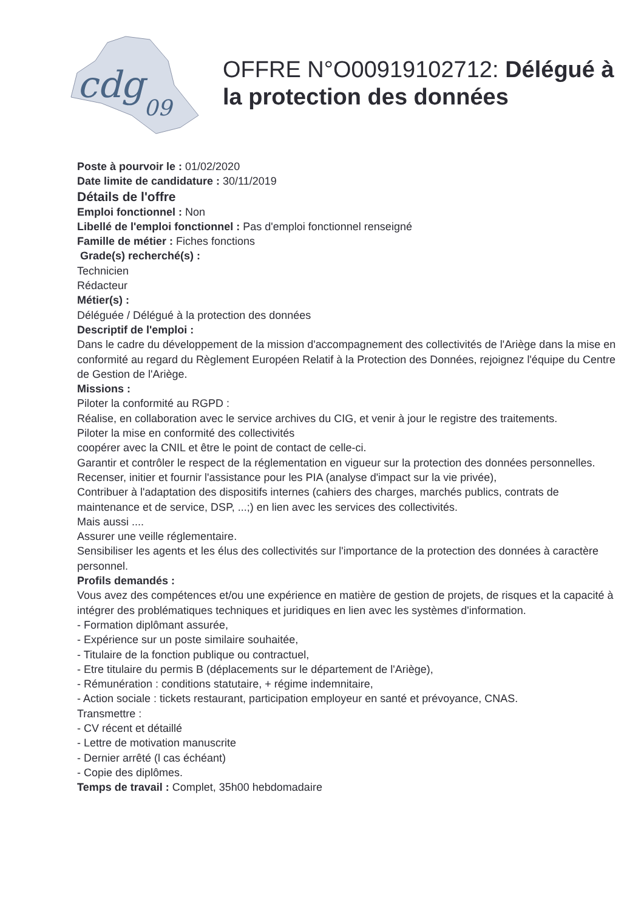cdg
09
OFFRE N°O00919102712: Délégué à la protection des données
Poste à pourvoir le : 01/02/2020
Date limite de candidature : 30/11/2019
Détails de l'offre
Emploi fonctionnel : Non
Libellé de l'emploi fonctionnel : Pas d'emploi fonctionnel renseigné
Famille de métier : Fiches fonctions
Grade(s) recherché(s) :
Technicien
Rédacteur
Métier(s) :
Déléguée / Délégué à la protection des données
Descriptif de l'emploi :
Dans le cadre du développement de la mission d'accompagnement des collectivités de l'Ariège dans la mise en conformité au regard du Règlement Européen Relatif à la Protection des Données, rejoignez l'équipe du Centre de Gestion de l'Ariège.
Missions :
Piloter la conformité au RGPD :
Réalise, en collaboration avec le service archives du CIG, et venir à jour le registre des traitements.
Piloter la mise en conformité des collectivités
coopérer avec la CNIL et être le point de contact de celle-ci.
Garantir et contrôler le respect de la réglementation en vigueur sur la protection des données personnelles.
Recenser, initier et fournir l'assistance pour les PIA (analyse d'impact sur la vie privée),
Contribuer à l'adaptation des dispositifs internes (cahiers des charges, marchés publics, contrats de maintenance et de service, DSP, ...;) en lien avec les services des collectivités.
Mais aussi ....
Assurer une veille réglementaire.
Sensibiliser les agents et les élus des collectivités sur l'importance de la protection des données à caractère personnel.
Profils demandés :
Vous avez des compétences et/ou une expérience en matière de gestion de projets, de risques et la capacité à intégrer des problématiques techniques et juridiques en lien avec les systèmes d'information.
- Formation diplômant assurée,
- Expérience sur un poste similaire souhaitée,
- Titulaire de la fonction publique ou contractuel,
- Etre titulaire du permis B (déplacements sur le département de l'Ariège),
- Rémunération : conditions statutaire, + régime indemnitaire,
- Action sociale : tickets restaurant, participation employeur en santé et prévoyance, CNAS.
Transmettre :
- CV récent et détaillé
- Lettre de motivation manuscrite
- Dernier arrêté (l cas échéant)
- Copie des diplômes.
Temps de travail : Complet, 35h00 hebdomadaire